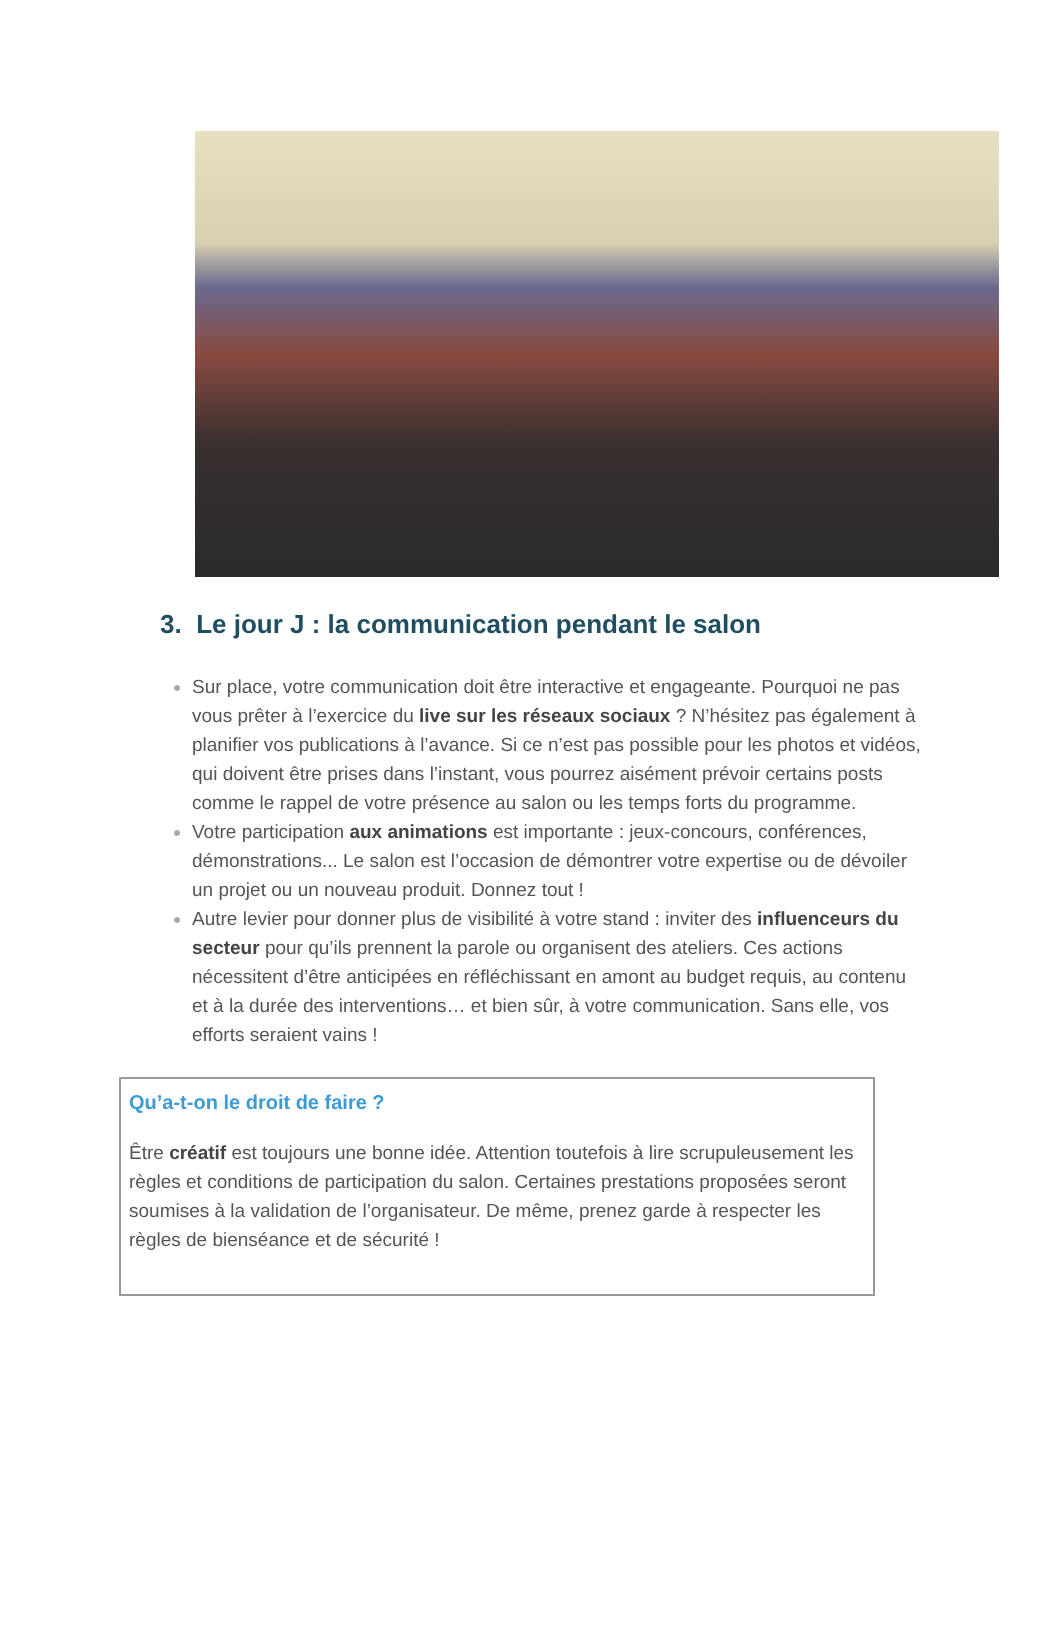3. Le jour J : la communication pendant le salon
Sur place, votre communication doit être interactive et engageante. Pourquoi ne pas vous prêter à l’exercice du live sur les réseaux sociaux ? N’hésitez pas également à planifier vos publications à l’avance. Si ce n’est pas possible pour les photos et vidéos, qui doivent être prises dans l’instant, vous pourrez aisément prévoir certains posts comme le rappel de votre présence au salon ou les temps forts du programme.
Votre participation aux animations est importante : jeux-concours, conférences, démonstrations... Le salon est l’occasion de démontrer votre expertise ou de dévoiler un projet ou un nouveau produit. Donnez tout !
Autre levier pour donner plus de visibilité à votre stand : inviter des influenceurs du secteur pour qu’ils prennent la parole ou organisent des ateliers. Ces actions nécessitent d’être anticipées en réfléchissant en amont au budget requis, au contenu et à la durée des interventions… et bien sûr, à votre communication. Sans elle, vos efforts seraient vains !
Qu’a-t-on le droit de faire ?
Être créatif est toujours une bonne idée. Attention toutefois à lire scrupuleusement les règles et conditions de participation du salon. Certaines prestations proposées seront soumises à la validation de l’organisateur. De même, prenez garde à respecter les règles de bienséance et de sécurité !